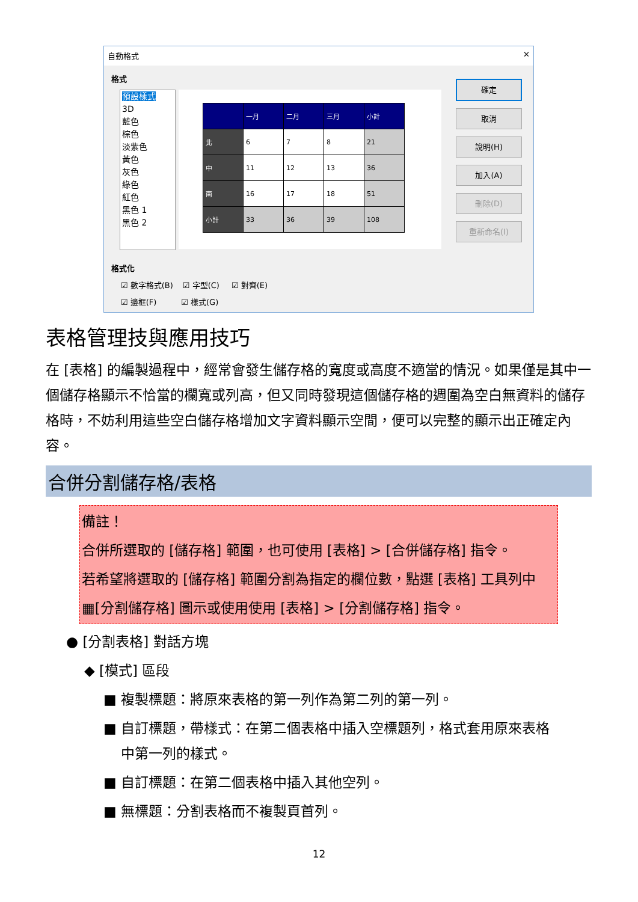自動格式 ✕
格式
預設樣式
3D
藍色
棕色
淡紫色
黃色
灰色
綠色
紅色
黑色 1
黑色 2
| | 一月 | 二月 | 三月 | 小計 |
| 北 | 6 | 7 | 8 | 21 |
| 中 | 11 | 12 | 13 | 36 |
| 南 | 16 | 17 | 18 | 51 |
| 小計 | 33 | 36 | 39 | 108 |
確定
取消
說明(H)
加入(A)
刪除(D)
重新命名(I)
格式化
☑ 數字格式(B) ☑ 字型(C) ☑ 對齊(E)
☑ 邊框(F) ☑ 樣式(G)
表格管理技與應用技巧
在 [表格] 的編製過程中，經常會發生儲存格的寬度或高度不適當的情況。如果僅是其中一個儲存格顯示不恰當的欄寬或列高，但又同時發現這個儲存格的週圍為空白無資料的儲存格時，不妨利用這些空白儲存格增加文字資料顯示空間，便可以完整的顯示出正確定內容。
合併分割儲存格/表格
備註！
合併所選取的 [儲存格] 範圍，也可使用 [表格] > [合併儲存格] 指令。
若希望將選取的 [儲存格] 範圍分割為指定的欄位數，點選 [表格] 工具列中 ▦[分割儲存格] 圖示或使用使用 [表格] > [分割儲存格] 指令。
● [分割表格] 對話方塊
◆ [模式] 區段
■ 複製標題：將原來表格的第一列作為第二列的第一列。
■ 自訂標題，帶樣式：在第二個表格中插入空標題列，格式套用原來表格
中第一列的樣式。
■ 自訂標題：在第二個表格中插入其他空列。
■ 無標題：分割表格而不複製頁首列。
12